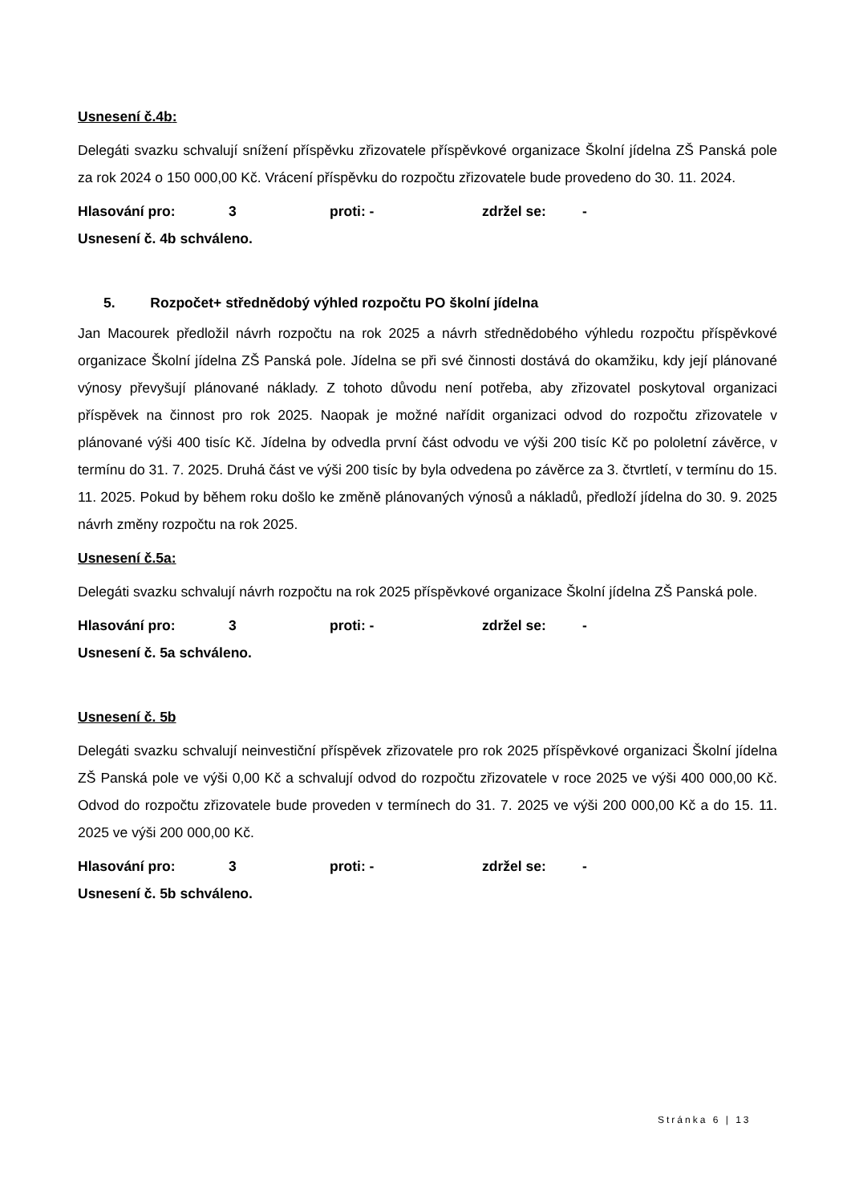Usnesení č.4b:
Delegáti svazku schvalují snížení příspěvku zřizovatele příspěvkové organizace Školní jídelna ZŠ Panská pole za rok 2024 o 150 000,00 Kč. Vrácení příspěvku do rozpočtu zřizovatele bude provedeno do 30. 11. 2024.
Hlasování pro: 3 proti: - zdržel se: -
Usnesení č. 4b schváleno.
5. Rozpočet+ střednědobý výhled rozpočtu PO školní jídelna
Jan Macourek předložil návrh rozpočtu na rok 2025 a návrh střednědobého výhledu rozpočtu příspěvkové organizace Školní jídelna ZŠ Panská pole. Jídelna se při své činnosti dostává do okamžiku, kdy její plánované výnosy převyšují plánované náklady. Z tohoto důvodu není potřeba, aby zřizovatel poskytoval organizaci příspěvek na činnost pro rok 2025. Naopak je možné nařídit organizaci odvod do rozpočtu zřizovatele v plánované výši 400 tisíc Kč. Jídelna by odvedla první část odvodu ve výši 200 tisíc Kč po pololetní závěrce, v termínu do 31. 7. 2025. Druhá část ve výši 200 tisíc by byla odvedena po závěrce za 3. čtvrtletí, v termínu do 15. 11. 2025. Pokud by během roku došlo ke změně plánovaných výnosů a nákladů, předloží jídelna do 30. 9. 2025 návrh změny rozpočtu na rok 2025.
Usnesení č.5a:
Delegáti svazku schvalují návrh rozpočtu na rok 2025 příspěvkové organizace Školní jídelna ZŠ Panská pole.
Hlasování pro: 3 proti: - zdržel se: -
Usnesení č. 5a schváleno.
Usnesení č. 5b
Delegáti svazku schvalují neinvestiční příspěvek zřizovatele pro rok 2025 příspěvkové organizaci Školní jídelna ZŠ Panská pole ve výši 0,00 Kč a schvalují odvod do rozpočtu zřizovatele v roce 2025 ve výši 400 000,00 Kč. Odvod do rozpočtu zřizovatele bude proveden v termínech do 31. 7. 2025 ve výši 200 000,00 Kč a do 15. 11. 2025 ve výši 200 000,00 Kč.
Hlasování pro: 3 proti: - zdržel se: -
Usnesení č. 5b schváleno.
Stránka 6 | 13